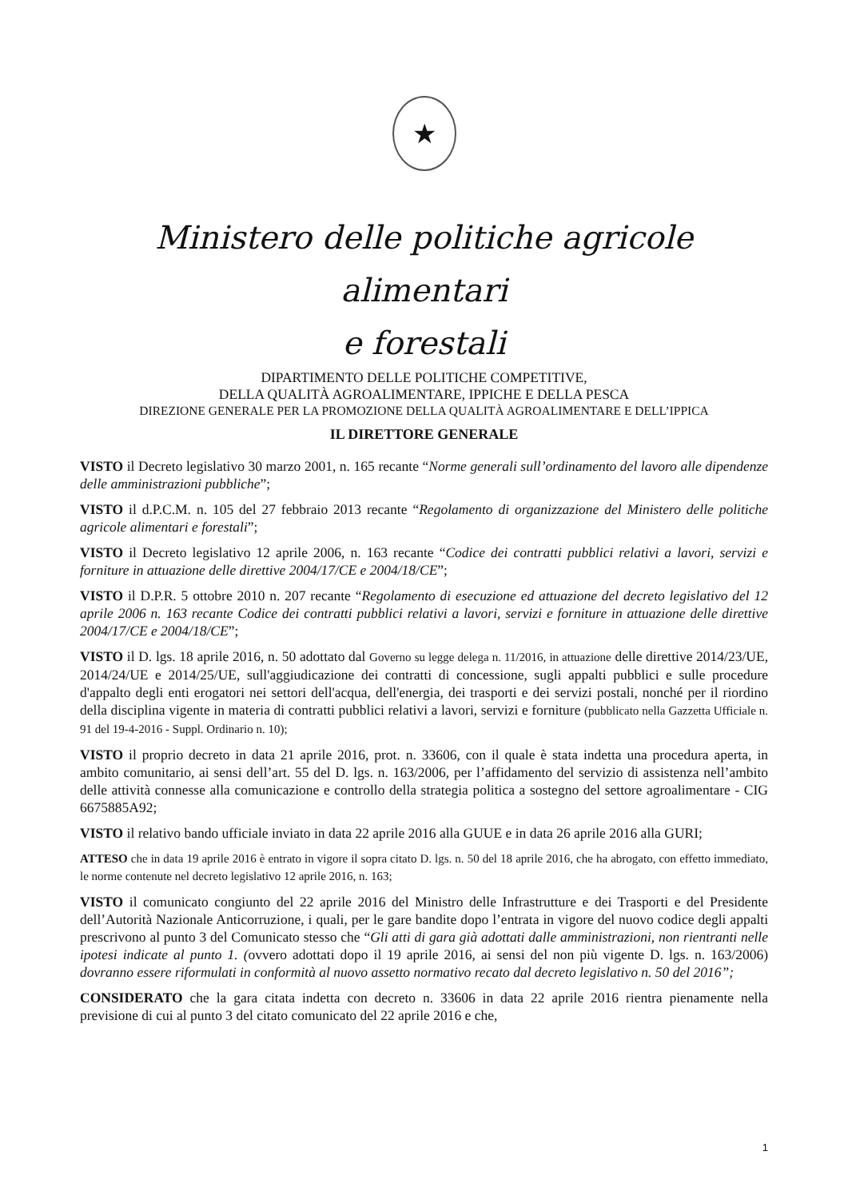★
Ministero delle politiche agricole alimentari
e forestali
DIPARTIMENTO DELLE POLITICHE COMPETITIVE,
DELLA QUALITÀ AGROALIMENTARE, IPPICHE E DELLA PESCA
DIREZIONE GENERALE PER LA PROMOZIONE DELLA QUALITÀ AGROALIMENTARE E DELL’IPPICA
IL DIRETTORE GENERALE
VISTO il Decreto legislativo 30 marzo 2001, n. 165 recante “Norme generali sull’ordinamento del lavoro alle dipendenze delle amministrazioni pubbliche”;
VISTO il d.P.C.M. n. 105 del 27 febbraio 2013 recante “Regolamento di organizzazione del Ministero delle politiche agricole alimentari e forestali”;
VISTO il Decreto legislativo 12 aprile 2006, n. 163 recante “Codice dei contratti pubblici relativi a lavori, servizi e forniture in attuazione delle direttive 2004/17/CE e 2004/18/CE”;
VISTO il D.P.R. 5 ottobre 2010 n. 207 recante “Regolamento di esecuzione ed attuazione del decreto legislativo del 12 aprile 2006 n. 163 recante Codice dei contratti pubblici relativi a lavori, servizi e forniture in attuazione delle direttive 2004/17/CE e 2004/18/CE”;
VISTO il D. lgs. 18 aprile 2016, n. 50 adottato dal Governo su legge delega n. 11/2016, in attuazione delle direttive 2014/23/UE, 2014/24/UE e 2014/25/UE, sull'aggiudicazione dei contratti di concessione, sugli appalti pubblici e sulle procedure d'appalto degli enti erogatori nei settori dell'acqua, dell'energia, dei trasporti e dei servizi postali, nonché per il riordino della disciplina vigente in materia di contratti pubblici relativi a lavori, servizi e forniture (pubblicato nella Gazzetta Ufficiale n. 91 del 19-4-2016 - Suppl. Ordinario n. 10);
VISTO il proprio decreto in data 21 aprile 2016, prot. n. 33606, con il quale è stata indetta una procedura aperta, in ambito comunitario, ai sensi dell’art. 55 del D. lgs. n. 163/2006, per l’affidamento del servizio di assistenza nell’ambito delle attività connesse alla comunicazione e controllo della strategia politica a sostegno del settore agroalimentare - CIG 6675885A92;
VISTO il relativo bando ufficiale inviato in data 22 aprile 2016 alla GUUE e in data 26 aprile 2016 alla GURI;
ATTESO che in data 19 aprile 2016 è entrato in vigore il sopra citato D. lgs. n. 50 del 18 aprile 2016, che ha abrogato, con effetto immediato, le norme contenute nel decreto legislativo 12 aprile 2016, n. 163;
VISTO il comunicato congiunto del 22 aprile 2016 del Ministro delle Infrastrutture e dei Trasporti e del Presidente dell’Autorità Nazionale Anticorruzione, i quali, per le gare bandite dopo l’entrata in vigore del nuovo codice degli appalti prescrivono al punto 3 del Comunicato stesso che “Gli atti di gara già adottati dalle amministrazioni, non rientranti nelle ipotesi indicate al punto 1. (ovvero adottati dopo il 19 aprile 2016, ai sensi del non più vigente D. lgs. n. 163/2006) dovranno essere riformulati in conformità al nuovo assetto normativo recato dal decreto legislativo n. 50 del 2016”;
CONSIDERATO che la gara citata indetta con decreto n. 33606 in data 22 aprile 2016 rientra pienamente nella previsione di cui al punto 3 del citato comunicato del 22 aprile 2016 e che,
1